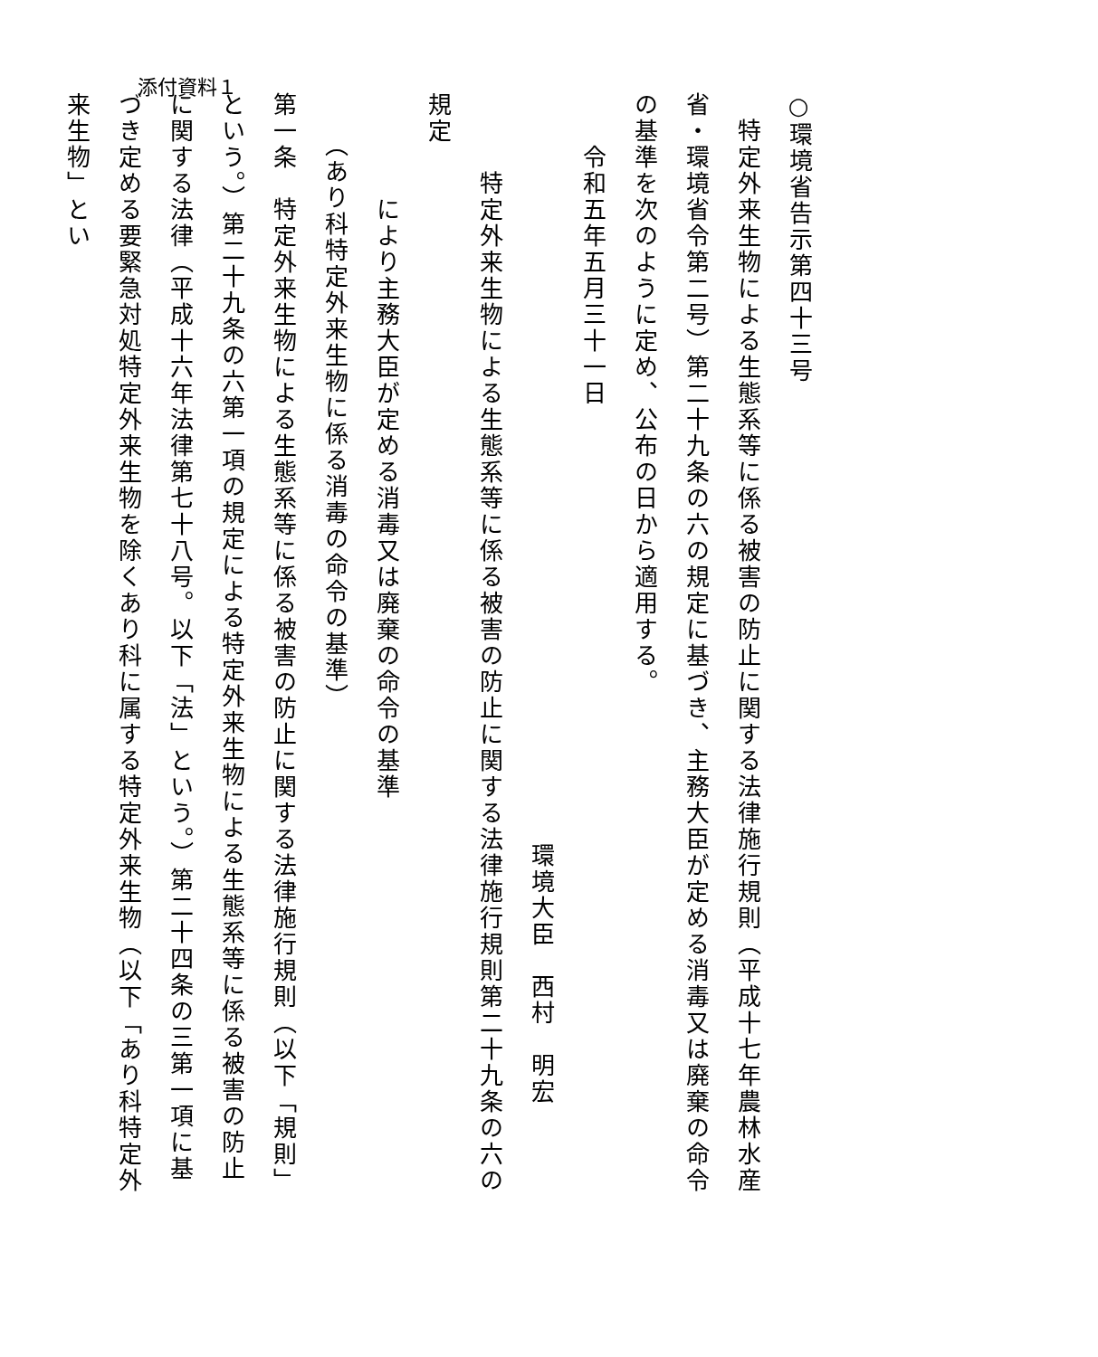添付資料１
○環境省告示第四十三号
　特定外来生物による生態系等に係る被害の防止に関する法律施行規則（平成十七年農林水産省・環境省令第二号）第二十九条の六の規定に基づき、主務大臣が定める消毒又は廃棄の命令の基準を次のように定め、公布の日から適用する。
　　令和五年五月三十一日
環境大臣　西村　明宏
　　　特定外来生物による生態系等に係る被害の防止に関する法律施行規則第二十九条の六の規定
　　　　により主務大臣が定める消毒又は廃棄の命令の基準
　　（あり科特定外来生物に係る消毒の命令の基準）
第一条　特定外来生物による生態系等に係る被害の防止に関する法律施行規則（以下「規則」という。）第二十九条の六第一項の規定による特定外来生物による生態系等に係る被害の防止に関する法律（平成十六年法律第七十八号。以下「法」という。）第二十四条の三第一項に基づき定める要緊急対処特定外来生物を除くあり科に属する特定外来生物（以下「あり科特定外来生物」とい